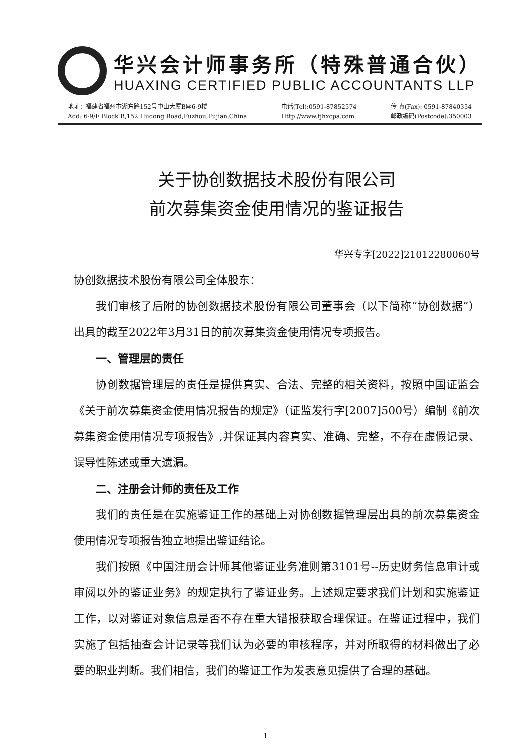华兴会计师事务所（特殊普通合伙）
HUAXING CERTIFIED PUBLIC ACCOUNTANTS LLP
地址：福建省福州市湖东路152号中山大厦B座6-9楼
Add: 6-9/F Block B,152 Hudong Road,Fuzhou,Fujian,China
电话(Tel):0591-87852574
Http://www.fjhxcpa.com
传 真(Fax): 0591-87840354
邮政编码(Postcode):350003
关于协创数据技术股份有限公司
前次募集资金使用情况的鉴证报告
华兴专字[2022]21012280060号
协创数据技术股份有限公司全体股东：
我们审核了后附的协创数据技术股份有限公司董事会（以下简称“协创数据”）出具的截至2022年3月31日的前次募集资金使用情况专项报告。
一、管理层的责任
协创数据管理层的责任是提供真实、合法、完整的相关资料，按照中国证监会《关于前次募集资金使用情况报告的规定》（证监发行字[2007]500号）编制《前次募集资金使用情况专项报告》,并保证其内容真实、准确、完整，不存在虚假记录、误导性陈述或重大遗漏。
二、注册会计师的责任及工作
我们的责任是在实施鉴证工作的基础上对协创数据管理层出具的前次募集资金使用情况专项报告独立地提出鉴证结论。
我们按照《中国注册会计师其他鉴证业务准则第3101号--历史财务信息审计或审阅以外的鉴证业务》的规定执行了鉴证业务。上述规定要求我们计划和实施鉴证工作，以对鉴证对象信息是否不存在重大错报获取合理保证。在鉴证过程中，我们实施了包括抽查会计记录等我们认为必要的审核程序，并对所取得的材料做出了必要的职业判断。我们相信，我们的鉴证工作为发表意见提供了合理的基础。
1